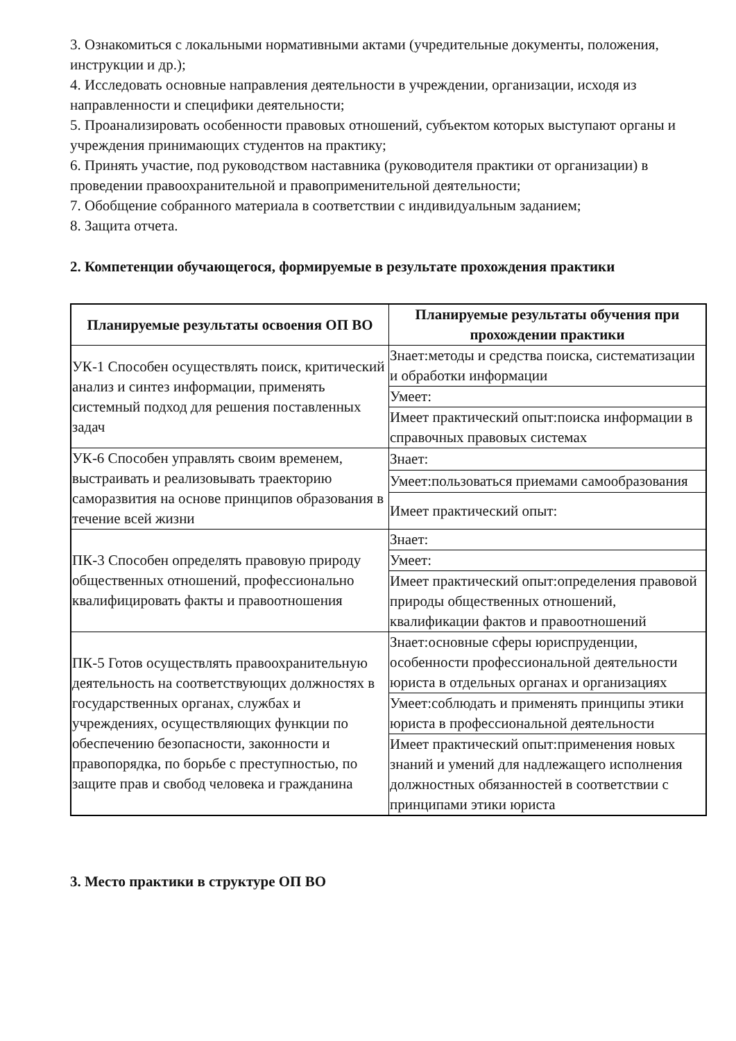3. Ознакомиться с локальными нормативными актами (учредительные документы, положения, инструкции и др.);
4. Исследовать основные направления деятельности в учреждении, организации, исходя из направленности и специфики деятельности;
5. Проанализировать особенности правовых отношений, субъектом которых выступают органы и учреждения принимающих студентов на практику;
6. Принять участие, под руководством наставника (руководителя практики от организации) в проведении правоохранительной и правоприменительной деятельности;
7. Обобщение собранного материала в соответствии с индивидуальным заданием;
8. Защита отчета.
2. Компетенции обучающегося, формируемые в результате прохождения практики
| Планируемые результаты освоения ОП ВО | Планируемые результаты обучения при прохождении практики |
| --- | --- |
| УК-1 Способен осуществлять поиск, критический анализ и синтез информации, применять системный подход для решения поставленных задач | Знает:методы и средства поиска, систематизации и обработки информации |
| | Умеет: |
| | Имеет практический опыт:поиска информации в справочных правовых системах |
| УК-6 Способен управлять своим временем, выстраивать и реализовывать траекторию саморазвития на основе принципов образования в течение всей жизни | Знает: |
| | Умеет:пользоваться приемами самообразования |
| | Имеет практический опыт: |
| ПК-3 Способен определять правовую природу общественных отношений, профессионально квалифицировать факты и правоотношения | Знает: |
| | Умеет: |
| | Имеет практический опыт:определения правовой природы общественных отношений, квалификации фактов и правоотношений |
| ПК-5 Готов осуществлять правоохранительную деятельность на соответствующих должностях в государственных органах, службах и учреждениях, осуществляющих функции по обеспечению безопасности, законности и правопорядка, по борьбе с преступностью, по защите прав и свобод человека и гражданина | Знает:основные сферы юриспруденции, особенности профессиональной деятельности юриста в отдельных органах и организациях |
| | Умеет:соблюдать и применять принципы этики юриста в профессиональной деятельности |
| | Имеет практический опыт:применения новых знаний и умений для надлежащего исполнения должностных обязанностей в соответствии с принципами этики юриста |
3. Место практики в структуре ОП ВО